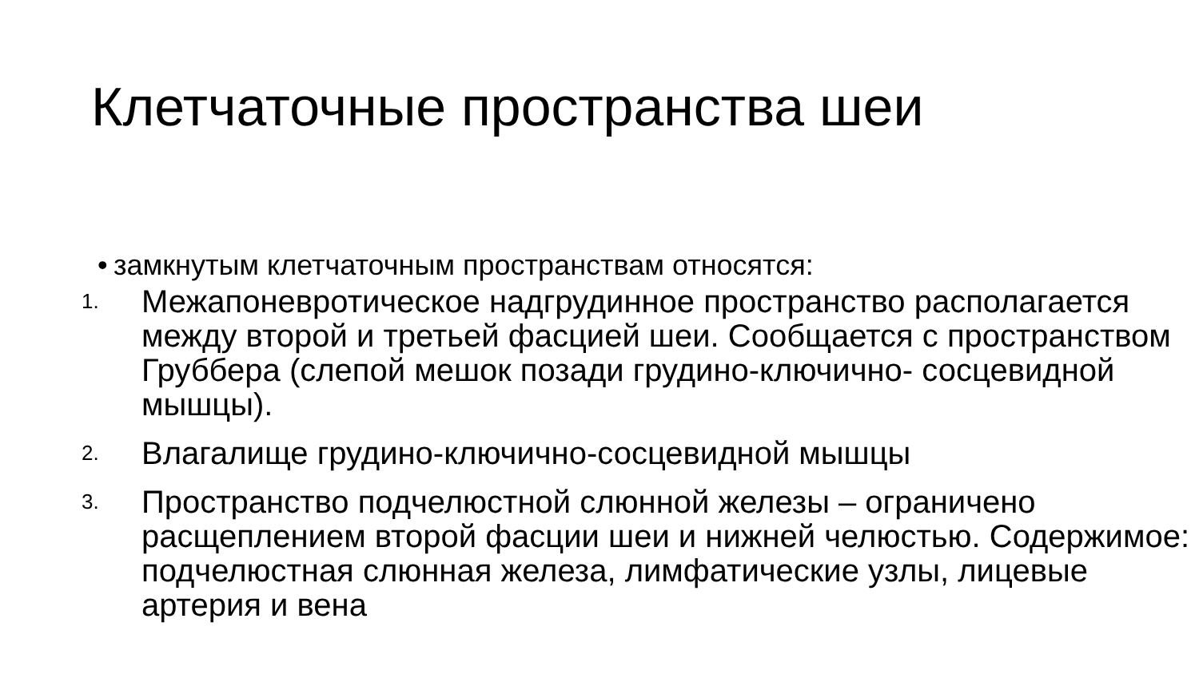Клетчаточные пространства шеи
• замкнутым клетчаточным пространствам относятся:
1.
Межапоневротическое надгрудинное пространство располагается между второй и третьей фасцией шеи. Сообщается с пространством Груббера (слепой мешок позади грудино-ключично- сосцевидной мышцы).
2.
Влагалище грудино-ключично-сосцевидной мышцы
3.
Пространство подчелюстной слюнной железы – ограничено расщеплением второй фасции шеи и нижней челюстью. Содержимое: подчелюстная слюнная железа, лимфатические узлы, лицевые артерия и вена